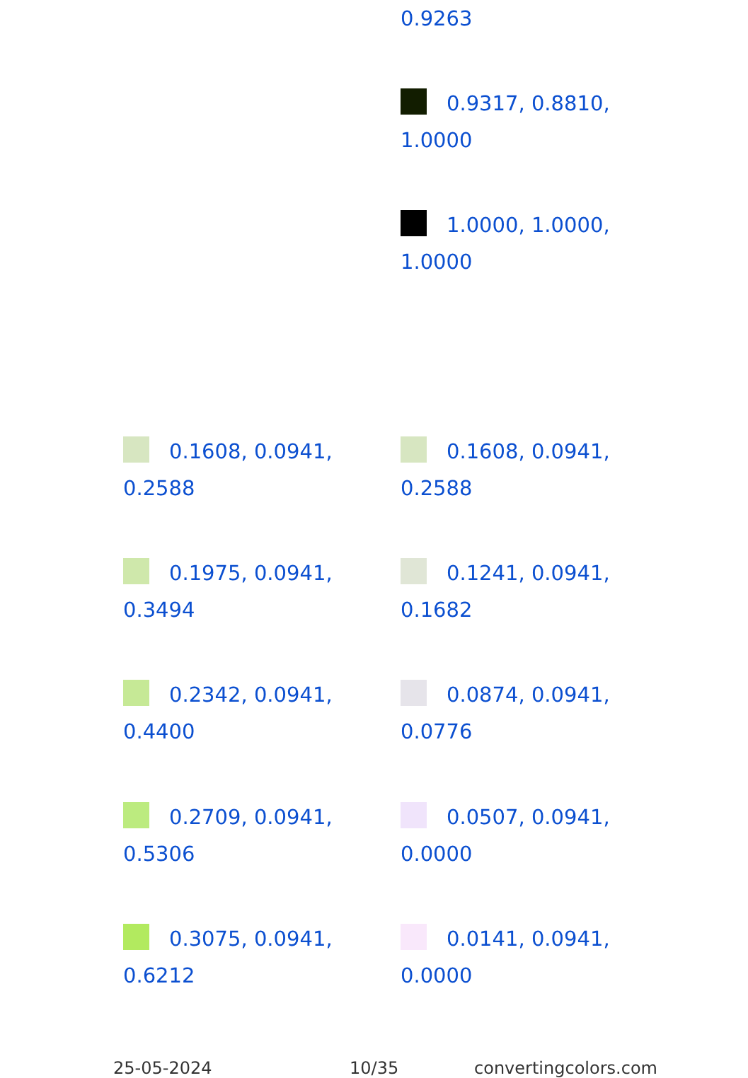0.9263
0.9317, 0.8810, 1.0000
1.0000, 1.0000, 1.0000
0.1608, 0.0941, 0.2588
0.1608, 0.0941, 0.2588
0.1975, 0.0941, 0.3494
0.1241, 0.0941, 0.1682
0.2342, 0.0941, 0.4400
0.0874, 0.0941, 0.0776
0.2709, 0.0941, 0.5306
0.0507, 0.0941, 0.0000
0.3075, 0.0941, 0.6212
0.0141, 0.0941, 0.0000
25-05-2024 10/35 convertingcolors.com